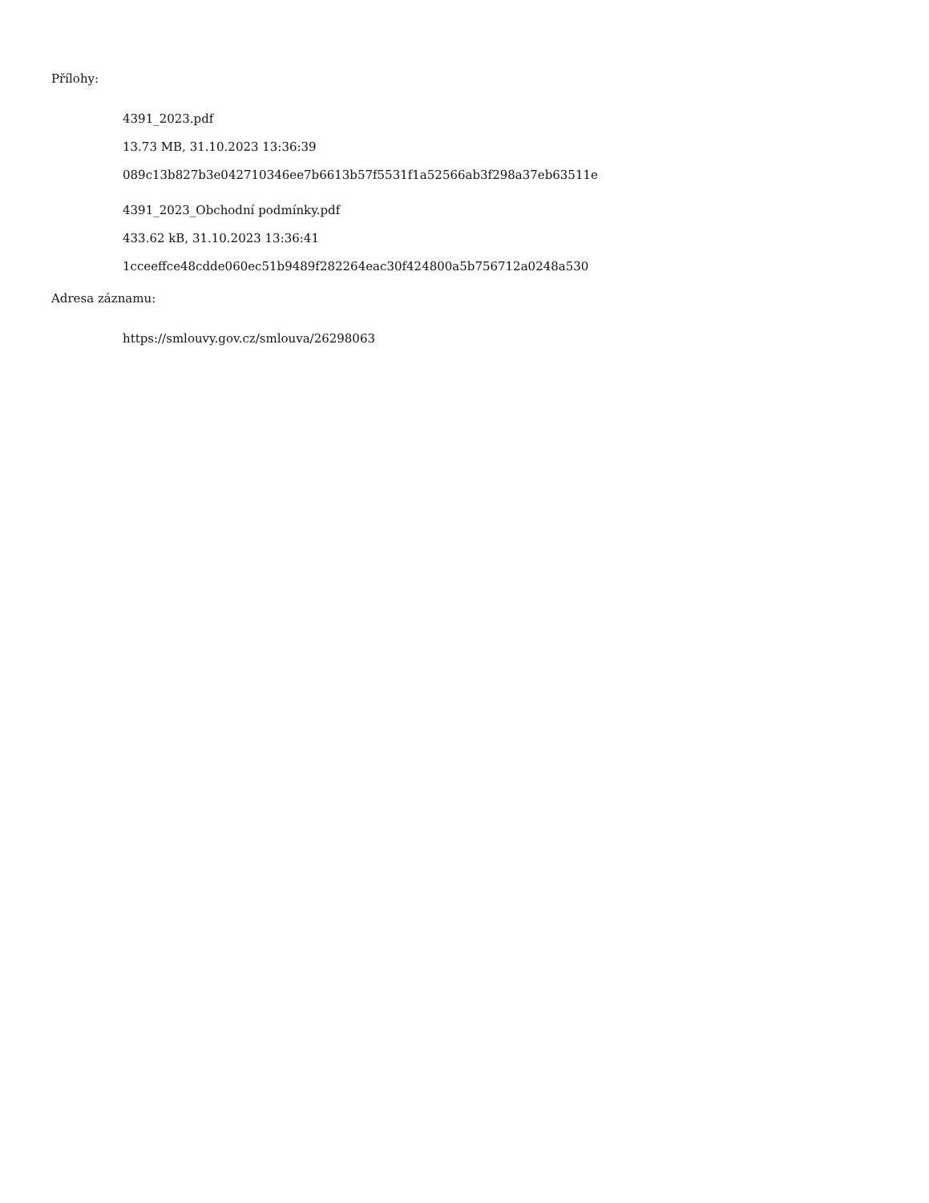Přílohy:
4391_2023.pdf
13.73 MB, 31.10.2023 13:36:39
089c13b827b3e042710346ee7b6613b57f5531f1a52566ab3f298a37eb63511e
4391_2023_Obchodní podmínky.pdf
433.62 kB, 31.10.2023 13:36:41
1cceeffce48cdde060ec51b9489f282264eac30f424800a5b756712a0248a530
Adresa záznamu:
https://smlouvy.gov.cz/smlouva/26298063